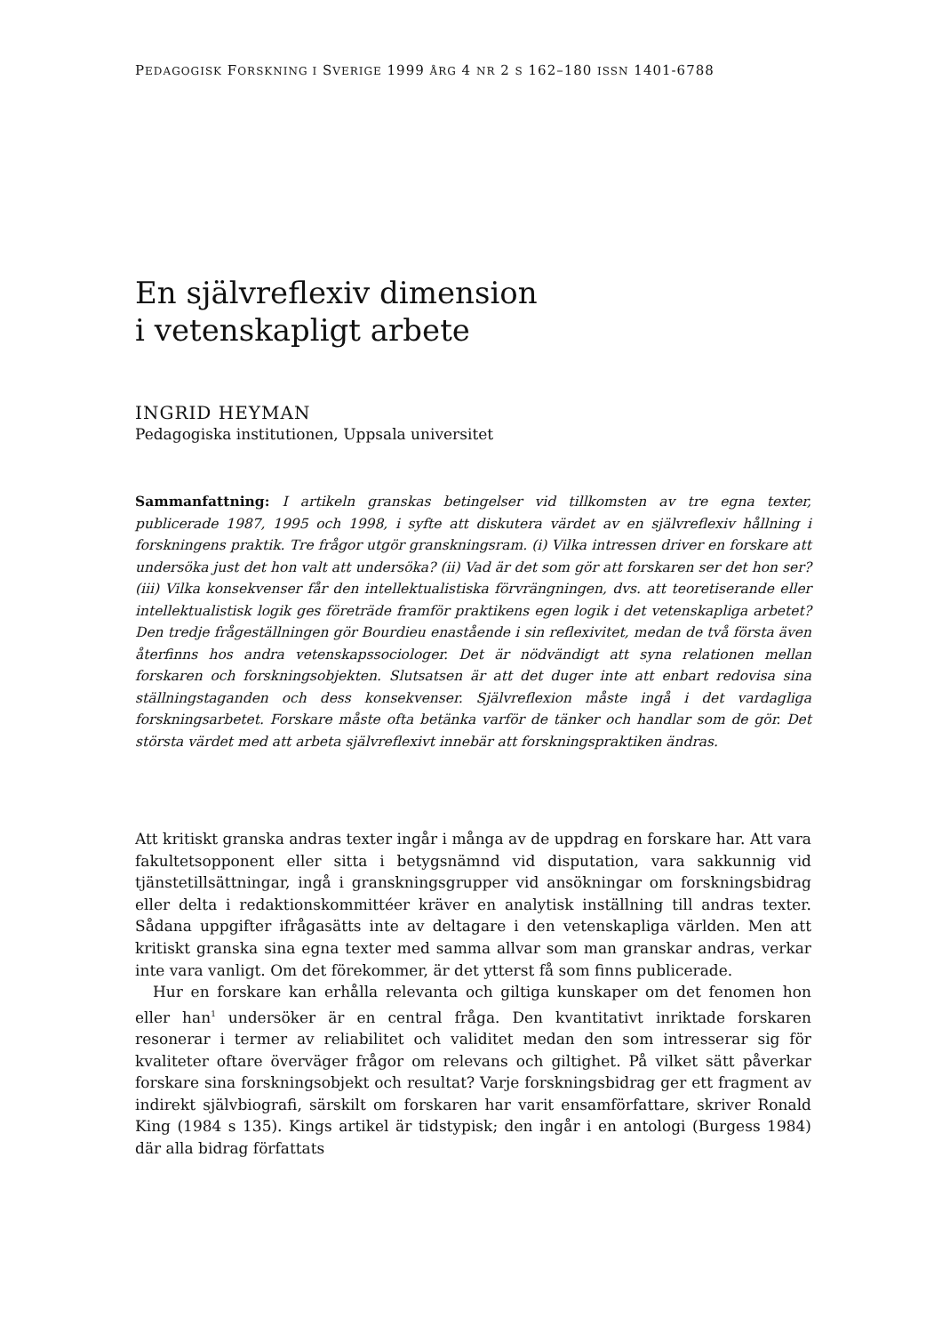PEDAGOGISK FORSKNING I SVERIGE 1999 ÅRG 4 NR 2 S 162–180 ISSN 1401-6788
En självreflexiv dimension
i vetenskapligt arbete
INGRID HEYMAN
Pedagogiska institutionen, Uppsala universitet
Sammanfattning: I artikeln granskas betingelser vid tillkomsten av tre egna texter, publicerade 1987, 1995 och 1998, i syfte att diskutera värdet av en självreflexiv hållning i forskningens praktik. Tre frågor utgör granskningsram. (i) Vilka intressen driver en forskare att undersöka just det hon valt att undersöka? (ii) Vad är det som gör att forskaren ser det hon ser? (iii) Vilka konsekvenser får den intellektualistiska förvrängningen, dvs. att teoretiserande eller intellektualistisk logik ges företräde framför praktikens egen logik i det vetenskapliga arbetet? Den tredje frågeställningen gör Bourdieu enastående i sin reflexivitet, medan de två första även återfinns hos andra vetenskapssociologer. Det är nödvändigt att syna relationen mellan forskaren och forskningsobjekten. Slutsatsen är att det duger inte att enbart redovisa sina ställningstaganden och dess konsekvenser. Självreflexion måste ingå i det vardagliga forskningsarbetet. Forskare måste ofta betänka varför de tänker och handlar som de gör. Det största värdet med att arbeta självreflexivt innebär att forskningspraktiken ändras.
Att kritiskt granska andras texter ingår i många av de uppdrag en forskare har. Att vara fakultetsopponent eller sitta i betygsnämnd vid disputation, vara sakkunnig vid tjänstetillsättningar, ingå i granskningsgrupper vid ansökningar om forskningsbidrag eller delta i redaktionskommittéer kräver en analytisk inställning till andras texter. Sådana uppgifter ifrågasätts inte av deltagare i den vetenskapliga världen. Men att kritiskt granska sina egna texter med samma allvar som man granskar andras, verkar inte vara vanligt. Om det förekommer, är det ytterst få som finns publicerade.
Hur en forskare kan erhålla relevanta och giltiga kunskaper om det fenomen hon eller han<sup>1</sup> undersöker är en central fråga. Den kvantitativt inriktade forskaren resonerar i termer av reliabilitet och validitet medan den som intresserar sig för kvaliteter oftare överväger frågor om relevans och giltighet. På vilket sätt påverkar forskare sina forskningsobjekt och resultat? Varje forskningsbidrag ger ett fragment av indirekt självbiografi, särskilt om forskaren har varit ensamförfattare, skriver Ronald King (1984 s 135). Kings artikel är tidstypisk; den ingår i en antologi (Burgess 1984) där alla bidrag författats